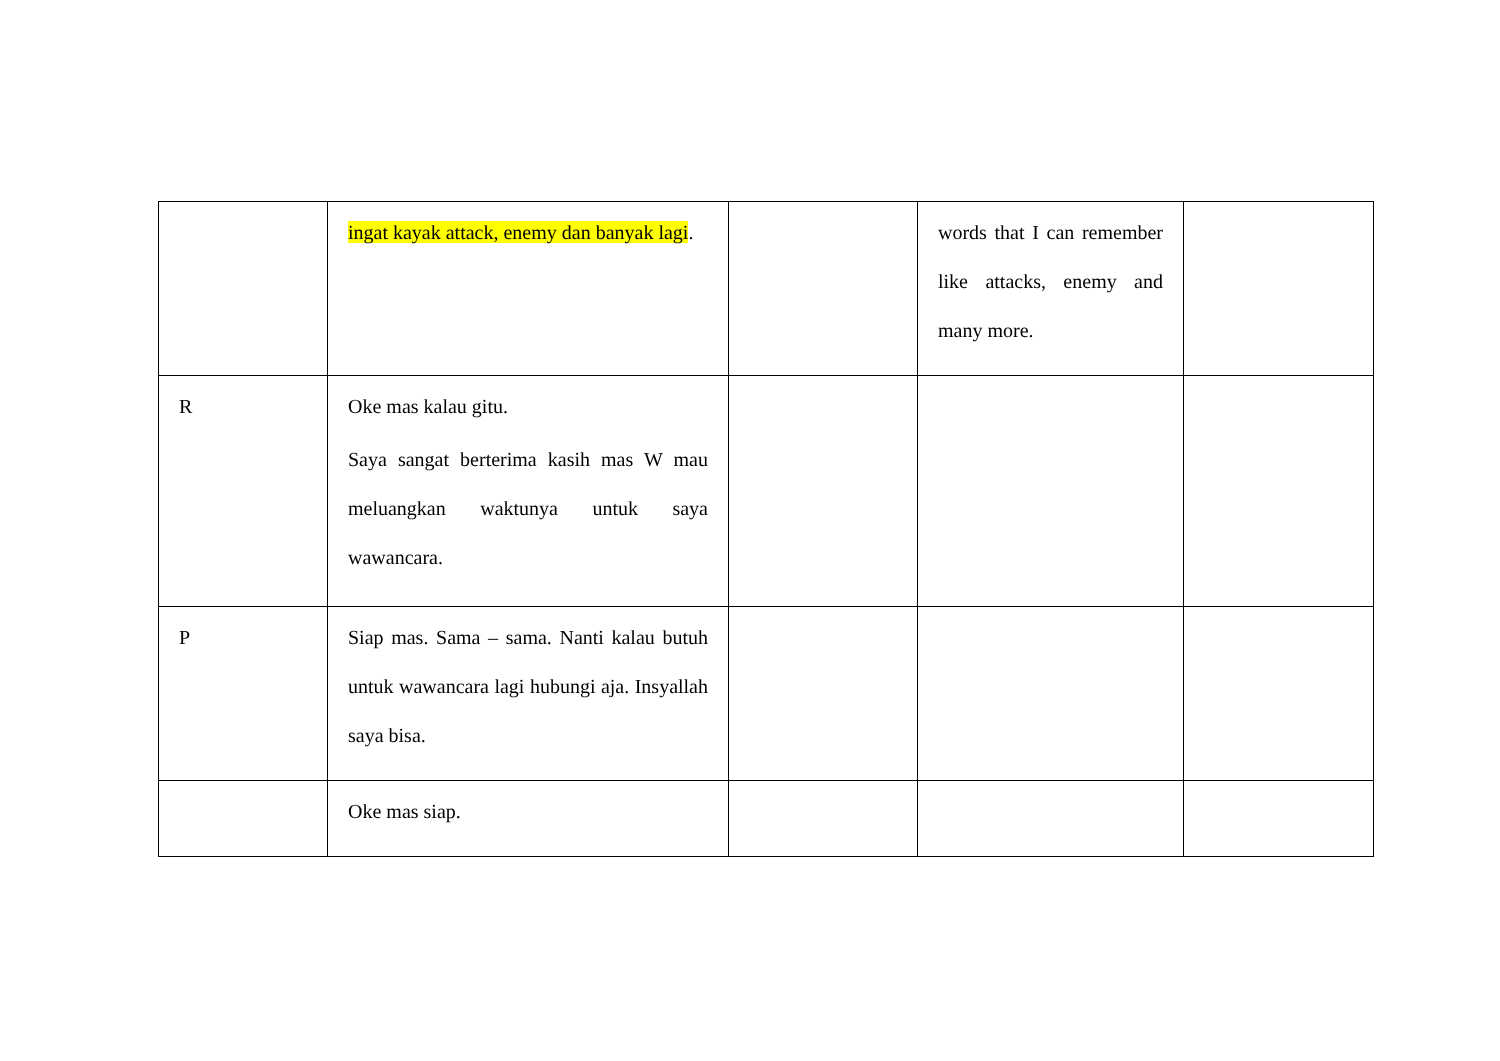| | ingat kayak attack, enemy dan banyak lagi . | | words that I can remember like attacks, enemy and many more. | |
| R | Oke mas kalau gitu. Saya sangat berterima kasih mas W mau meluangkan waktunya untuk saya wawancara. | | | |
| P | Siap mas. Sama – sama. Nanti kalau butuh untuk wawancara lagi hubungi aja. Insyallah saya bisa. | | | |
| | Oke mas siap. | | | |